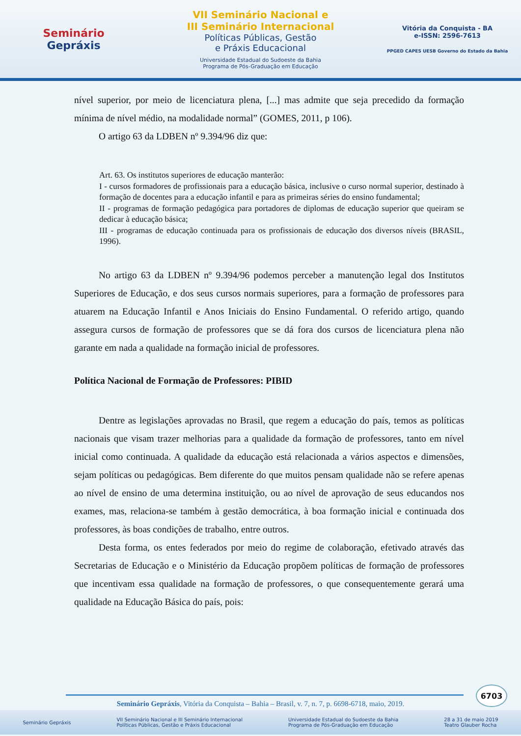Seminário
Gepráxis
VII Seminário Nacional e
III Seminário Internacional
Políticas Públicas, Gestão
e Práxis Educacional
Universidade Estadual do Sudoeste da Bahia
Programa de Pós-Graduação em Educação
Vitória da Conquista - BA
e-ISSN: 2596-7613
PPGED CAPES UESB Governo do Estado da Bahia
nível superior, por meio de licenciatura plena, [...] mas admite que seja precedido da formação mínima de nível médio, na modalidade normal” (GOMES, 2011, p 106).
O artigo 63 da LDBEN nº 9.394/96 diz que:
Art. 63. Os institutos superiores de educação manterão:
I - cursos formadores de profissionais para a educação básica, inclusive o curso normal superior, destinado à formação de docentes para a educação infantil e para as primeiras séries do ensino fundamental;
II - programas de formação pedagógica para portadores de diplomas de educação superior que queiram se dedicar à educação básica;
III - programas de educação continuada para os profissionais de educação dos diversos níveis (BRASIL, 1996).
No artigo 63 da LDBEN nº 9.394/96 podemos perceber a manutenção legal dos Institutos Superiores de Educação, e dos seus cursos normais superiores, para a formação de professores para atuarem na Educação Infantil e Anos Iniciais do Ensino Fundamental. O referido artigo, quando assegura cursos de formação de professores que se dá fora dos cursos de licenciatura plena não garante em nada a qualidade na formação inicial de professores.
Política Nacional de Formação de Professores: PIBID
Dentre as legislações aprovadas no Brasil, que regem a educação do país, temos as políticas nacionais que visam trazer melhorias para a qualidade da formação de professores, tanto em nível inicial como continuada. A qualidade da educação está relacionada a vários aspectos e dimensões, sejam políticas ou pedagógicas. Bem diferente do que muitos pensam qualidade não se refere apenas ao nível de ensino de uma determina instituição, ou ao nível de aprovação de seus educandos nos exames, mas, relaciona-se também à gestão democrática, à boa formação inicial e continuada dos professores, às boas condições de trabalho, entre outros.
Desta forma, os entes federados por meio do regime de colaboração, efetivado através das Secretarias de Educação e o Ministério da Educação propõem políticas de formação de professores que incentivam essa qualidade na formação de professores, o que consequentemente gerará uma qualidade na Educação Básica do país, pois:
6703
Seminário Gepráxis, Vitória da Conquista – Bahia – Brasil, v. 7, n. 7, p. 6698-6718, maio, 2019.
Seminário Gepráxis VII Seminário Nacional e III Seminário Internacional
Políticas Públicas, Gestão e Práxis Educacional Universidade Estadual do Sudoeste da Bahia
Programa de Pós-Graduação em Educação 28 a 31 de maio 2019
Teatro Glauber Rocha